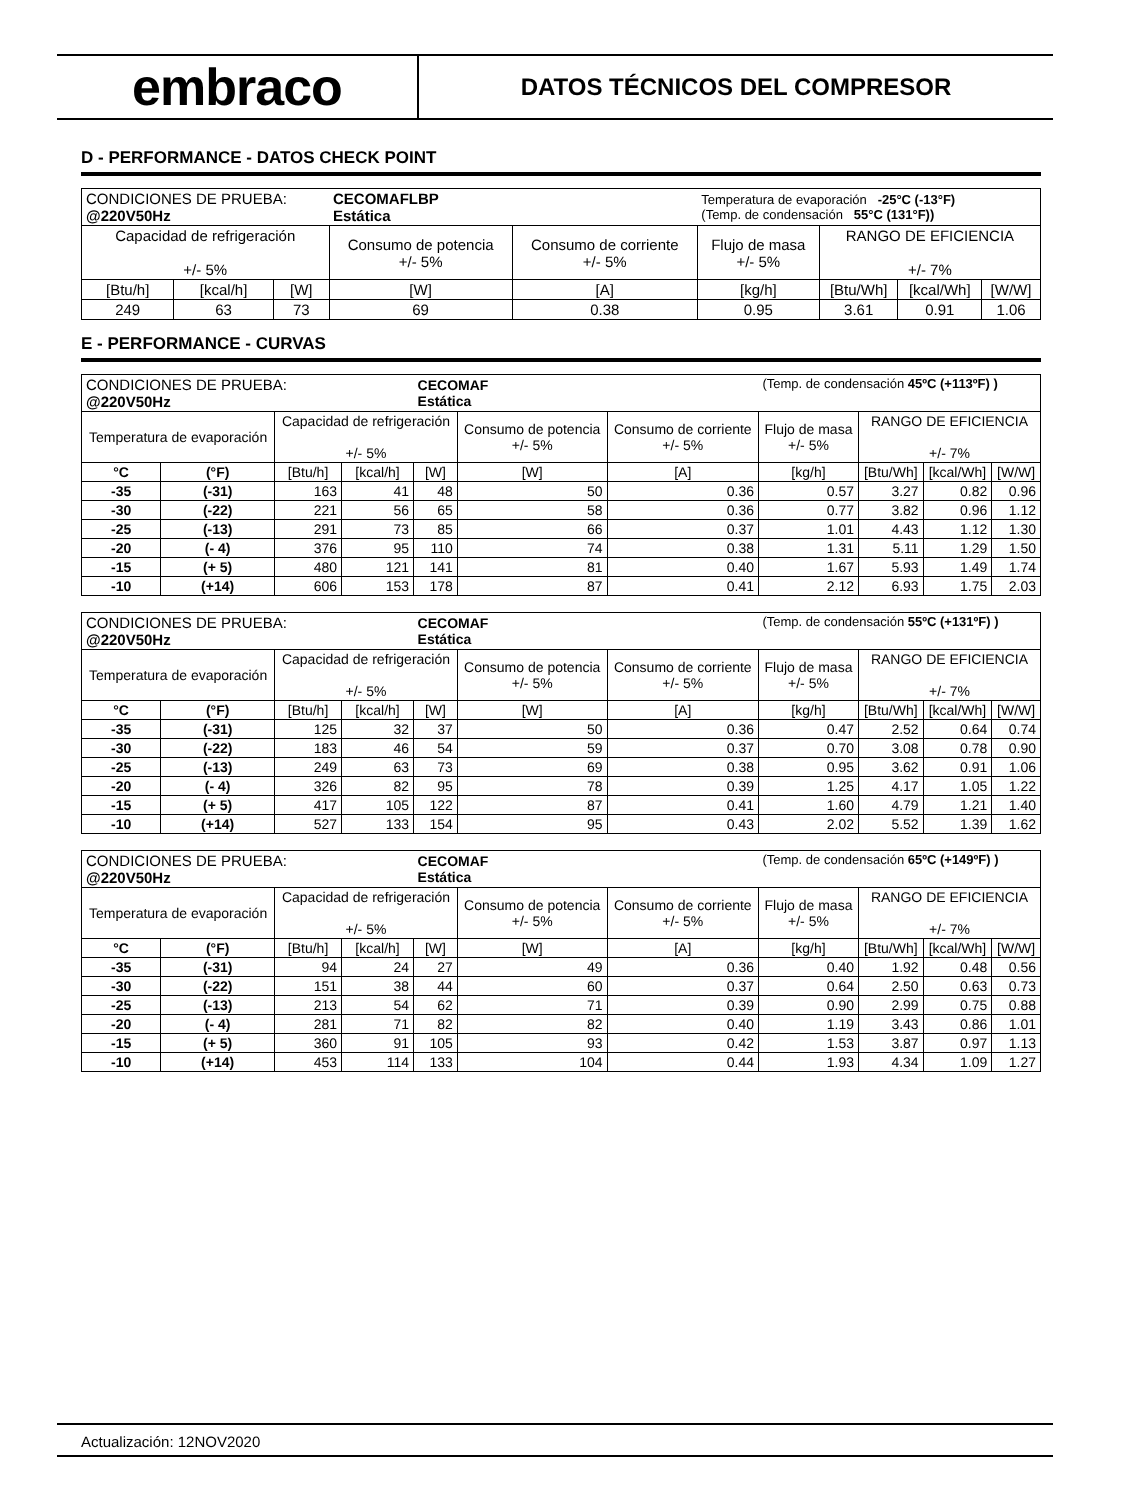embraco
DATOS TÉCNICOS DEL COMPRESOR
D - PERFORMANCE - DATOS CHECK POINT
| CONDICIONES DE PRUEBA: @220V50Hz | | | CECOMAFLBP Estática | | Temperatura de evaporación -25°C (-13°F) (Temp. de condensación 55°C (131°F)) | | | |
| Capacidad de refrigeración +/- 5% | | | Consumo de potencia +/- 5% | Consumo de corriente +/- 5% | Flujo de masa +/- 5% | RANGO DE EFICIENCIA +/- 7% | | |
| [Btu/h] | [kcal/h] | [W] | [W] | [A] | [kg/h] | [Btu/Wh] | [kcal/Wh] | [W/W] |
| 249 | 63 | 73 | 69 | 0.38 | 0.95 | 3.61 | 0.91 | 1.06 |
E - PERFORMANCE - CURVAS
| CONDICIONES DE PRUEBA: @220V50Hz | | | | CECOMAF Estática | | | (Temp. de condensación 45ºC (+113ºF) ) | | | |
| Temperatura de evaporación | | Capacidad de refrigeración +/- 5% | | | Consumo de potencia +/- 5% | Consumo de corriente +/- 5% | Flujo de masa +/- 5% | RANGO DE EFICIENCIA +/- 7% | | |
| °C | (°F) | [Btu/h] | [kcal/h] | [W] | [W] | [A] | [kg/h] | [Btu/Wh] | [kcal/Wh] | [W/W] |
| -35 | (-31) | 163 | 41 | 48 | 50 | 0.36 | 0.57 | 3.27 | 0.82 | 0.96 |
| -30 | (-22) | 221 | 56 | 65 | 58 | 0.36 | 0.77 | 3.82 | 0.96 | 1.12 |
| -25 | (-13) | 291 | 73 | 85 | 66 | 0.37 | 1.01 | 4.43 | 1.12 | 1.30 |
| -20 | (- 4) | 376 | 95 | 110 | 74 | 0.38 | 1.31 | 5.11 | 1.29 | 1.50 |
| -15 | (+ 5) | 480 | 121 | 141 | 81 | 0.40 | 1.67 | 5.93 | 1.49 | 1.74 |
| -10 | (+14) | 606 | 153 | 178 | 87 | 0.41 | 2.12 | 6.93 | 1.75 | 2.03 |
| CONDICIONES DE PRUEBA: @220V50Hz | | | | CECOMAF Estática | | | (Temp. de condensación 55ºC (+131ºF) ) | | | |
| Temperatura de evaporación | | Capacidad de refrigeración +/- 5% | | | Consumo de potencia +/- 5% | Consumo de corriente +/- 5% | Flujo de masa +/- 5% | RANGO DE EFICIENCIA +/- 7% | | |
| °C | (°F) | [Btu/h] | [kcal/h] | [W] | [W] | [A] | [kg/h] | [Btu/Wh] | [kcal/Wh] | [W/W] |
| -35 | (-31) | 125 | 32 | 37 | 50 | 0.36 | 0.47 | 2.52 | 0.64 | 0.74 |
| -30 | (-22) | 183 | 46 | 54 | 59 | 0.37 | 0.70 | 3.08 | 0.78 | 0.90 |
| -25 | (-13) | 249 | 63 | 73 | 69 | 0.38 | 0.95 | 3.62 | 0.91 | 1.06 |
| -20 | (- 4) | 326 | 82 | 95 | 78 | 0.39 | 1.25 | 4.17 | 1.05 | 1.22 |
| -15 | (+ 5) | 417 | 105 | 122 | 87 | 0.41 | 1.60 | 4.79 | 1.21 | 1.40 |
| -10 | (+14) | 527 | 133 | 154 | 95 | 0.43 | 2.02 | 5.52 | 1.39 | 1.62 |
| CONDICIONES DE PRUEBA: @220V50Hz | | | | CECOMAF Estática | | | (Temp. de condensación 65ºC (+149ºF) ) | | | |
| Temperatura de evaporación | | Capacidad de refrigeración +/- 5% | | | Consumo de potencia +/- 5% | Consumo de corriente +/- 5% | Flujo de masa +/- 5% | RANGO DE EFICIENCIA +/- 7% | | |
| °C | (°F) | [Btu/h] | [kcal/h] | [W] | [W] | [A] | [kg/h] | [Btu/Wh] | [kcal/Wh] | [W/W] |
| -35 | (-31) | 94 | 24 | 27 | 49 | 0.36 | 0.40 | 1.92 | 0.48 | 0.56 |
| -30 | (-22) | 151 | 38 | 44 | 60 | 0.37 | 0.64 | 2.50 | 0.63 | 0.73 |
| -25 | (-13) | 213 | 54 | 62 | 71 | 0.39 | 0.90 | 2.99 | 0.75 | 0.88 |
| -20 | (- 4) | 281 | 71 | 82 | 82 | 0.40 | 1.19 | 3.43 | 0.86 | 1.01 |
| -15 | (+ 5) | 360 | 91 | 105 | 93 | 0.42 | 1.53 | 3.87 | 0.97 | 1.13 |
| -10 | (+14) | 453 | 114 | 133 | 104 | 0.44 | 1.93 | 4.34 | 1.09 | 1.27 |
Actualización: 12NOV2020